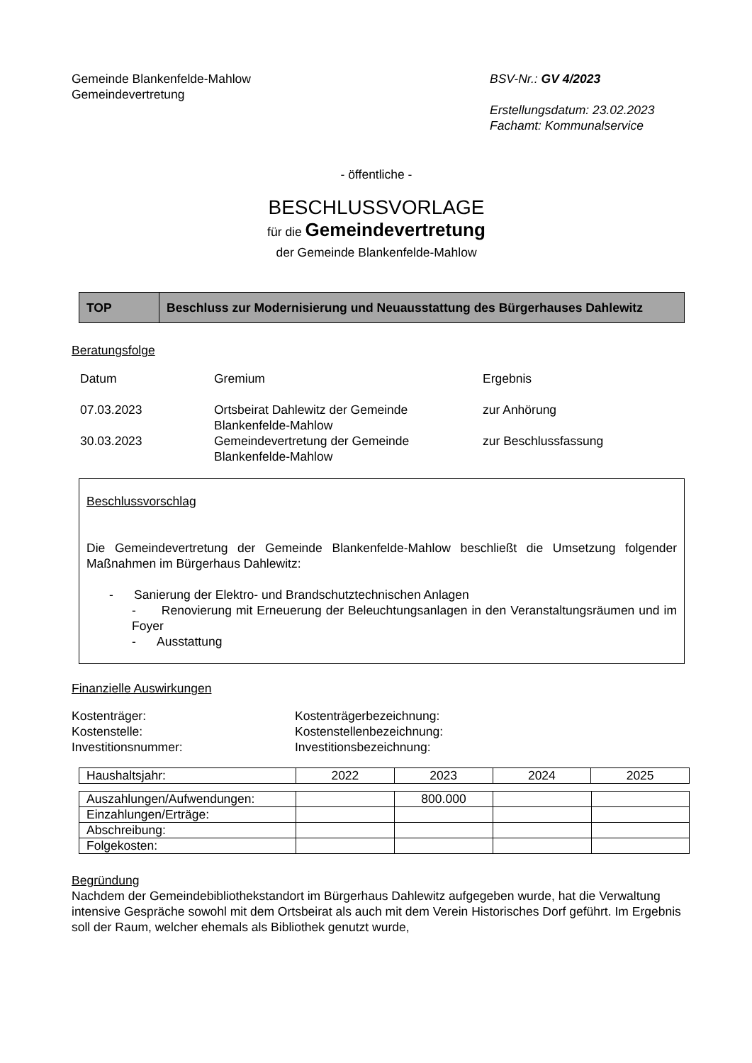Gemeinde Blankenfelde-Mahlow
Gemeindevertretung
BSV-Nr.: GV 4/2023
Erstellungsdatum: 23.02.2023
Fachamt: Kommunalservice
- öffentliche -
BESCHLUSSVORLAGE
für die Gemeindevertretung
der Gemeinde Blankenfelde-Mahlow
| TOP | Beschluss zur Modernisierung und Neuausstattung des Bürgerhauses Dahlewitz |
Beratungsfolge
| Datum | Gremium | Ergebnis |
| 07.03.2023 | Ortsbeirat Dahlewitz der Gemeinde Blankenfelde-Mahlow | zur Anhörung |
| 30.03.2023 | Gemeindevertretung der Gemeinde Blankenfelde-Mahlow | zur Beschlussfassung |
Beschlussvorschlag
Die Gemeindevertretung der Gemeinde Blankenfelde-Mahlow beschließt die Umsetzung folgender Maßnahmen im Bürgerhaus Dahlewitz:
- Sanierung der Elektro- und Brandschutztechnischen Anlagen
- Renovierung mit Erneuerung der Beleuchtungsanlagen in den Veranstaltungsräumen und im Foyer
- Ausstattung
Finanzielle Auswirkungen
| Kostenträger: | Kostenträgerbezeichnung: |
| Kostenstelle: | Kostenstellenbezeichnung: |
| Investitionsnummer: | Investitionsbezeichnung: |
| Haushaltsjahr: | 2022 | 2023 | 2024 | 2025 |
| Auszahlungen/Aufwendungen: | | 800.000 | | |
| Einzahlungen/Erträge: | | | | |
| Abschreibung: | | | | |
| Folgekosten: | | | | |
Begründung
Nachdem der Gemeindebibliothekstandort im Bürgerhaus Dahlewitz aufgegeben wurde, hat die Verwaltung intensive Gespräche sowohl mit dem Ortsbeirat als auch mit dem Verein Historisches Dorf geführt. Im Ergebnis soll der Raum, welcher ehemals als Bibliothek genutzt wurde,